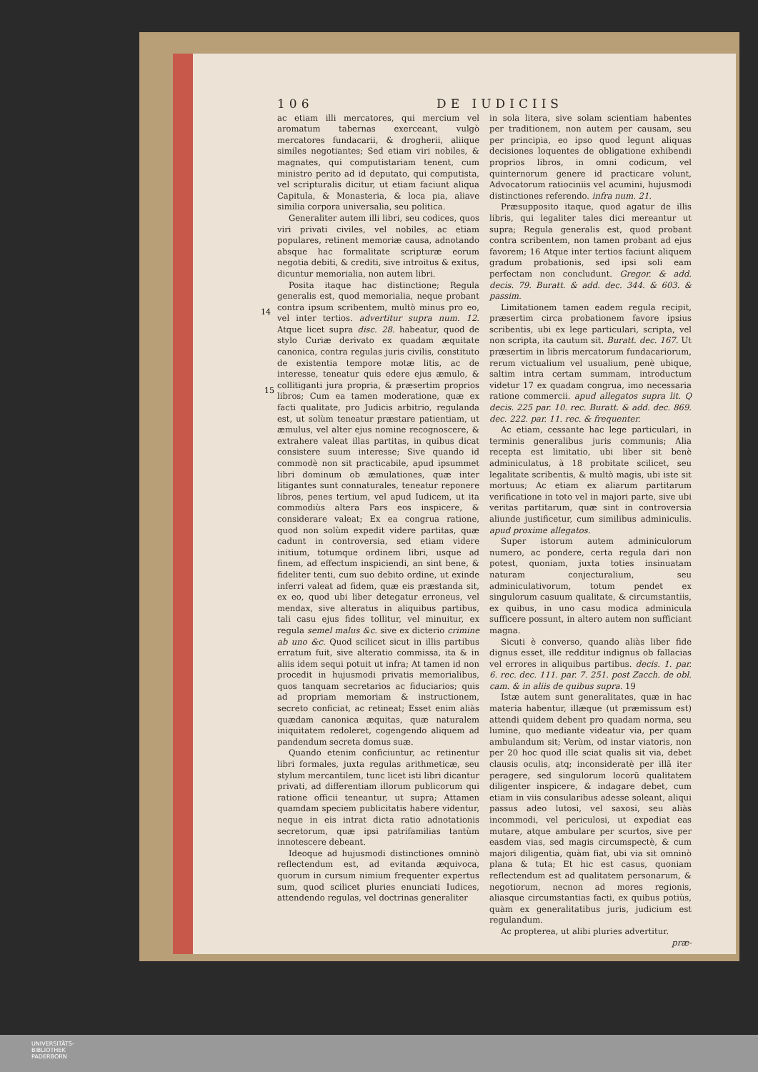106 DE IUDICIIS
ac etiam illi mercatores, qui mercium vel aromatum tabernas exerceant, vulgò mercatores fundacarii, & drogherii, aliique similes negotiantes; Sed etiam viri nobiles, & magnates, qui computistariam tenent, cum ministro perito ad id deputato, qui computista, vel scripturalis dicitur, ut etiam faciunt aliqua Capitula, & Monasteria, & loca pia, aliave similia corpora universalia, seu politica.
Generaliter autem illi libri, seu codices, quos viri privati civiles, vel nobiles, ac etiam populares, retinent memoriæ causa, adnotando absque hac formalitate scripturæ eorum negotia debiti, & crediti, sive introitus & exitus, dicuntur memorialia, non autem libri.
Posita itaque hac distinctione; Regula generalis est, quod memorialia, neque probant contra ipsum scribentem, multò minus pro eo, vel inter tertios. advertitur supra num. 12. Atque licet supra disc. 28. habeatur, quod de stylo Curiæ derivato ex quadam æquitate canonica, contra regulas juris civilis, constituto de existentia tempore motæ litis, ac de interesse, teneatur quis edere ejus æmulo, & collitiganti jura propria, & præsertim proprios libros; Cum ea tamen moderatione, quæ ex facti qualitate, pro Judicis arbitrio, regulanda est, ut solùm teneatur præstare patientiam, ut æmulus, vel alter ejus nomine recognoscere, & extrahere valeat illas partitas, in quibus dicat consistere suum interesse; Sive quando id commodè non sit practicabile, apud ipsummet libri dominum ob æmulationes, quæ inter litigantes sunt connaturales, teneatur reponere libros, penes tertium, vel apud Iudicem, ut ita commodiùs altera Pars eos inspicere, & considerare valeat; Ex ea congrua ratione, quod non solùm expedit videre partitas, quæ cadunt in controversia, sed etiam videre initium, totumque ordinem libri, usque ad finem, ad effectum inspiciendi, an sint bene, & fideliter tenti, cum suo debito ordine, ut exinde inferri valeat ad fidem, quæ eis præstanda sit, ex eo, quod ubi liber detegatur erroneus, vel mendax, sive alteratus in aliquibus partibus, tali casu ejus fides tollitur, vel minuitur, ex regula semel malus &c. sive ex dicterio crimine ab uno &c. Quod scilicet sicut in illis partibus erratum fuit, sive alteratio commissa, ita & in aliis idem sequi potuit ut infra; At tamen id non procedit in hujusmodi privatis memorialibus, quos tanquam secretarios ac fiduciarios; quis ad propriam memoriam & instructionem, secreto conficiat, ac retineat; Esset enim aliàs quædam canonica æquitas, quæ naturalem iniquitatem redoleret, cogengendo aliquem ad pandendum secreta domus suæ.
Quando etenim conficiuntur, ac retinentur libri formales, juxta regulas arithmeticæ, seu stylum mercantilem, tunc licet isti libri dicantur privati, ad differentiam illorum publicorum qui ratione officii teneantur, ut supra; Attamen quamdam speciem publicitatis habere videntur, neque in eis intrat dicta ratio adnotationis secretorum, quæ ipsi patrifamilias tantùm innotescere debeant.
Ideoque ad hujusmodi distinctiones omninò reflectendum est, ad evitanda æquivoca, quorum in cursum nimium frequenter expertus sum, quod scilicet pluries enunciati Iudices, attendendo regulas, vel doctrinas generaliter
in sola litera, sive solam scientiam habentes per traditionem, non autem per causam, seu per principia, eo ipso quod legunt aliquas decisiones loquentes de obligatione exhibendi proprios libros, in omni codicum, vel quinternorum genere id practicare volunt, Advocatorum ratiociniis vel acumini, hujusmodi distinctiones referendo. infra num. 21.
Præsupposito itaque, quod agatur de illis libris, qui legaliter tales dici mereantur ut supra; Regula generalis est, quod probant contra scribentem, non tamen probant ad ejus favorem; 16 Atque inter tertios faciunt aliquem gradum probationis, sed ipsi soli eam perfectam non concludunt. Gregor. & add. decis. 79. Buratt. & add. dec. 344. & 603. & passim.
Limitationem tamen eadem regula recipit, præsertim circa probationem favore ipsius scribentis, ubi ex lege particulari, scripta, vel non scripta, ita cautum sit. Buratt. dec. 167. Ut præsertim in libris mercatorum fundacariorum, rerum victualium vel usualium, penè ubique, saltim intra certam summam, introductum videtur 17 ex quadam congrua, imo necessaria ratione commercii. apud allegatos supra lit. Q decis. 225 par. 10. rec. Buratt. & add. dec. 869. dec. 222. par. 11. rec. & frequenter.
Ac etiam, cessante hac lege particulari, in terminis generalibus juris communis; Alia recepta est limitatio, ubi liber sit benè adminiculatus, à 18 probitate scilicet, seu legalitate scribentis, & multò magis, ubi iste sit mortuus; Ac etiam ex aliarum partitarum verificatione in toto vel in majori parte, sive ubi veritas partitarum, quæ sint in controversia aliunde justificetur, cum similibus adminiculis. apud proxime allegatos.
Super istorum autem adminiculorum numero, ac pondere, certa regula dari non potest, quoniam, juxta toties insinuatam naturam conjecturalium, seu adminiculativorum, totum pendet ex singulorum casuum qualitate, & circumstantiis, ex quibus, in uno casu modica adminicula sufficere possunt, in altero autem non sufficiant magna.
Sicuti è converso, quando aliàs liber fide dignus esset, ille redditur indignus ob fallacias vel errores in aliquibus partibus. decis. 1. par. 6. rec. dec. 111. par. 7. 251. post Zacch. de obl. cam. & in aliis de quibus supra. 19
Istæ autem sunt generalitates, quæ in hac materia habentur, illæque (ut præmissum est) attendi quidem debent pro quadam norma, seu lumine, quo mediante videatur via, per quam ambulandum sit; Verùm, od instar viatoris, non per 20 hoc quod ille sciat qualis sit via, debet clausis oculis, atq; inconsideratè per illã iter peragere, sed singulorum locorũ qualitatem diligenter inspicere, & indagare debet, cum etiam in viis consularibus adesse soleant, aliqui passus adeo lutosi, vel saxosi, seu aliàs incommodi, vel periculosi, ut expediat eas mutare, atque ambulare per scurtos, sive per easdem vias, sed magis circumspectè, & cum majori diligentia, quàm fiat, ubi via sit omninò plana & tuta; Et hic est casus, quoniam reflectendum est ad qualitatem personarum, & negotiorum, necnon ad mores regionis, aliasque circumstantias facti, ex quibus potiùs, quàm ex generalitatibus juris, judicium est regulandum.
Ac propterea, ut alibi pluries advertitur.
præ-
14
15
UNIVERSITÄTS-
BIBLIOTHEK
PADERBORN